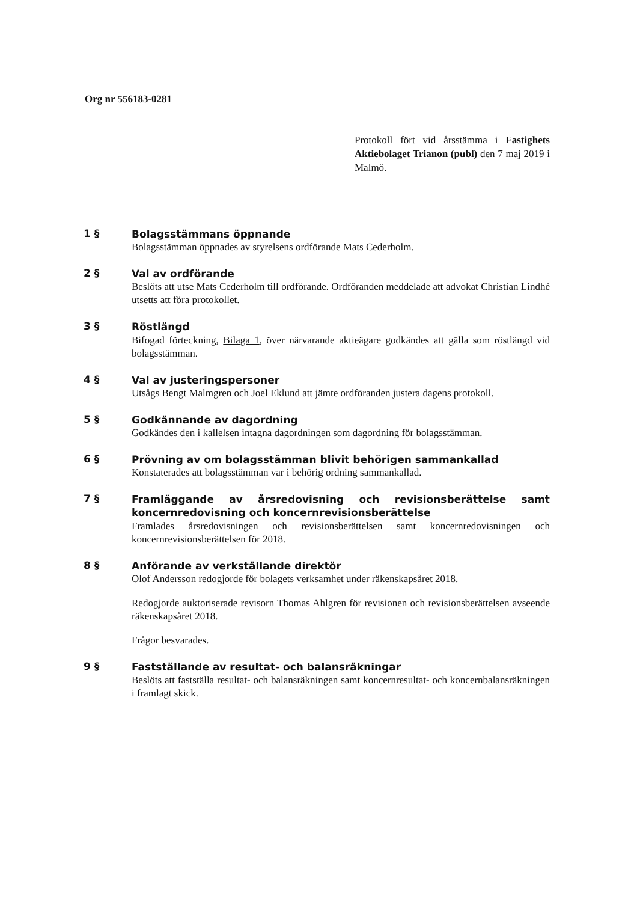Org nr 556183-0281
Protokoll fört vid årsstämma i Fastighets Aktiebolaget Trianon (publ) den 7 maj 2019 i Malmö.
1 §
Bolagsstämmans öppnande
Bolagsstämman öppnades av styrelsens ordförande Mats Cederholm.
2 §
Val av ordförande
Beslöts att utse Mats Cederholm till ordförande. Ordföranden meddelade att advokat Christian Lindhé utsetts att föra protokollet.
3 §
Röstlängd
Bifogad förteckning, Bilaga 1, över närvarande aktieägare godkändes att gälla som röstlängd vid bolagsstämman.
4 §
Val av justeringspersoner
Utsågs Bengt Malmgren och Joel Eklund att jämte ordföranden justera dagens protokoll.
5 §
Godkännande av dagordning
Godkändes den i kallelsen intagna dagordningen som dagordning för bolagsstämman.
6 §
Prövning av om bolagsstämman blivit behörigen sammankallad
Konstaterades att bolagsstämman var i behörig ordning sammankallad.
7 §
Framläggande av årsredovisning och revisionsberättelse samt koncernredovisning och koncernrevisionsberättelse
Framlades årsredovisningen och revisionsberättelsen samt koncernredovisningen och koncernrevisionsberättelsen för 2018.
8 §
Anförande av verkställande direktör
Olof Andersson redogjorde för bolagets verksamhet under räkenskapsåret 2018.
Redogjorde auktoriserade revisorn Thomas Ahlgren för revisionen och revisionsberättelsen avseende räkenskapsåret 2018.
Frågor besvarades.
9 §
Fastställande av resultat- och balansräkningar
Beslöts att fastställa resultat- och balansräkningen samt koncernresultat- och koncernbalansräkningen i framlagt skick.